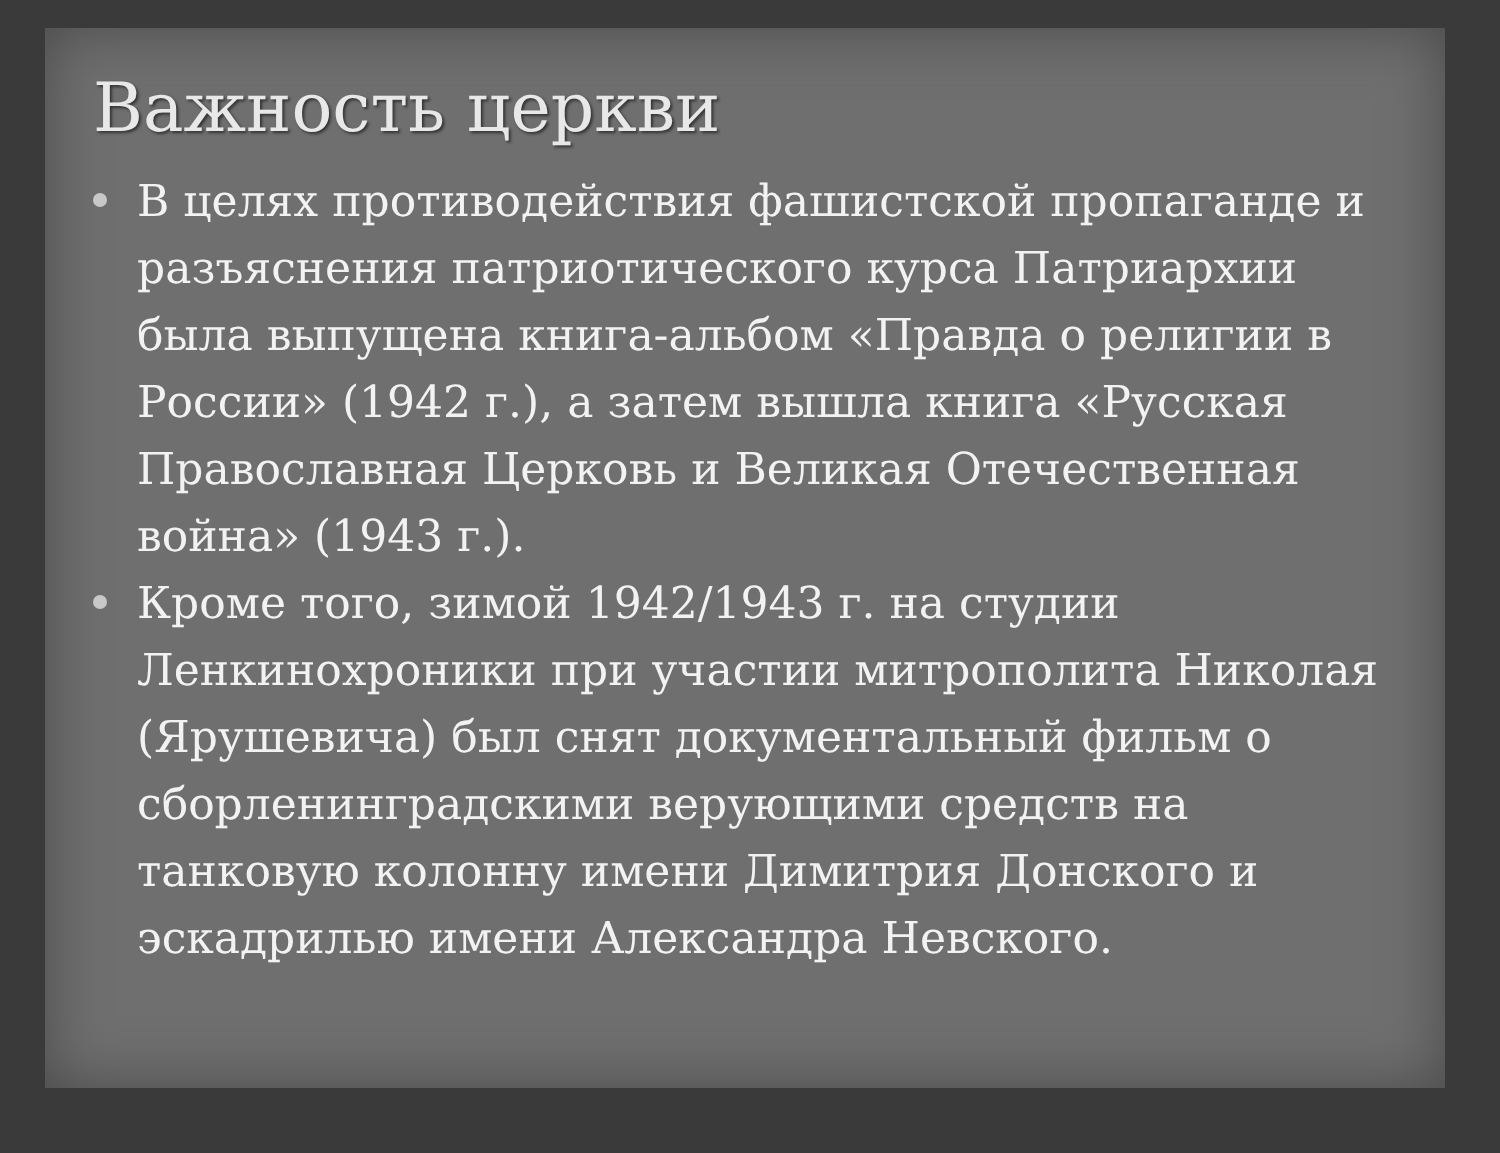Важность церкви
В целях противодействия фашистской пропаганде и разъяснения патриотического курса Патриархии была выпущена книга-альбом «Правда о религии в России» (1942 г.), а затем вышла книга «Русская Православная Церковь и Великая Отечественная война» (1943 г.).
Кроме того, зимой 1942/1943 г. на студии Ленкинохроники при участии митрополита Николая (Ярушевича) был снят документальный фильм о сборленинградскими верующими средств на танковую колонну имени Димитрия Донского и эскадрилью имени Александра Невского.